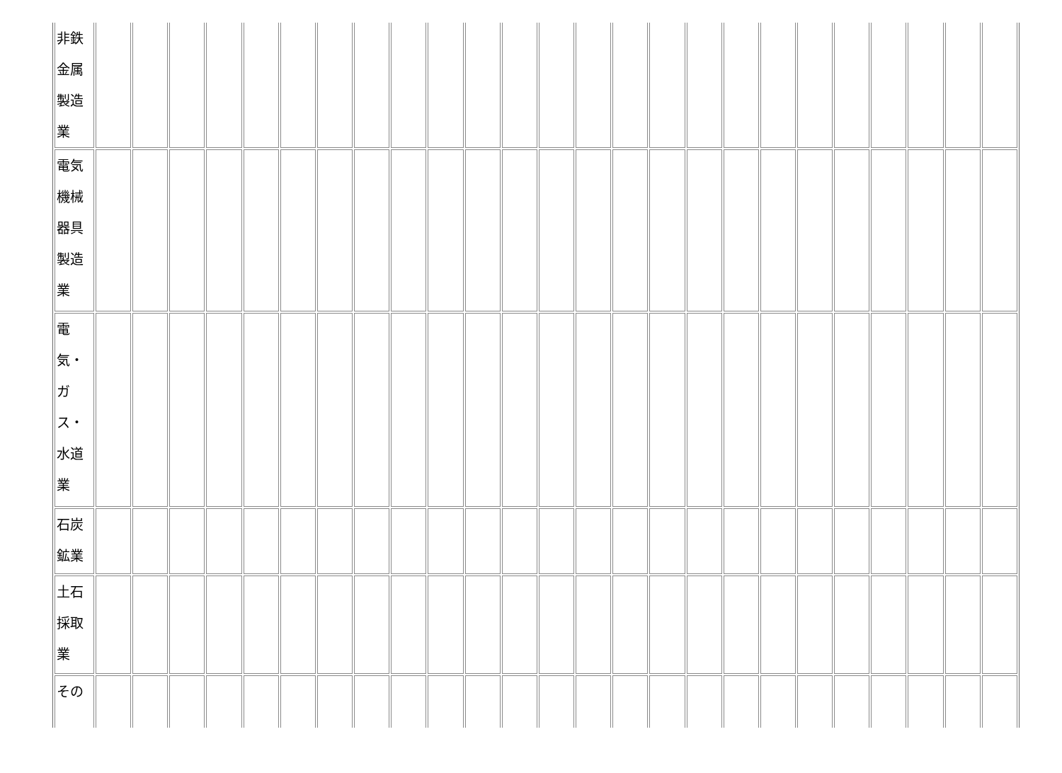| 非鉄 金属 製造 業 | | | | | | | | | | | | | | | | | | | | | | | | | |
| 電気 機械 器具 製造 業 | | | | | | | | | | | | | | | | | | | | | | | | | |
| 電 気・ ガ ス・ 水道 業 | | | | | | | | | | | | | | | | | | | | | | | | | |
| 石炭 鉱業 | | | | | | | | | | | | | | | | | | | | | | | | | |
| 土石 採取 業 | | | | | | | | | | | | | | | | | | | | | | | | | |
| その | | | | | | | | | | | | | | | | | | | | | | | | | |